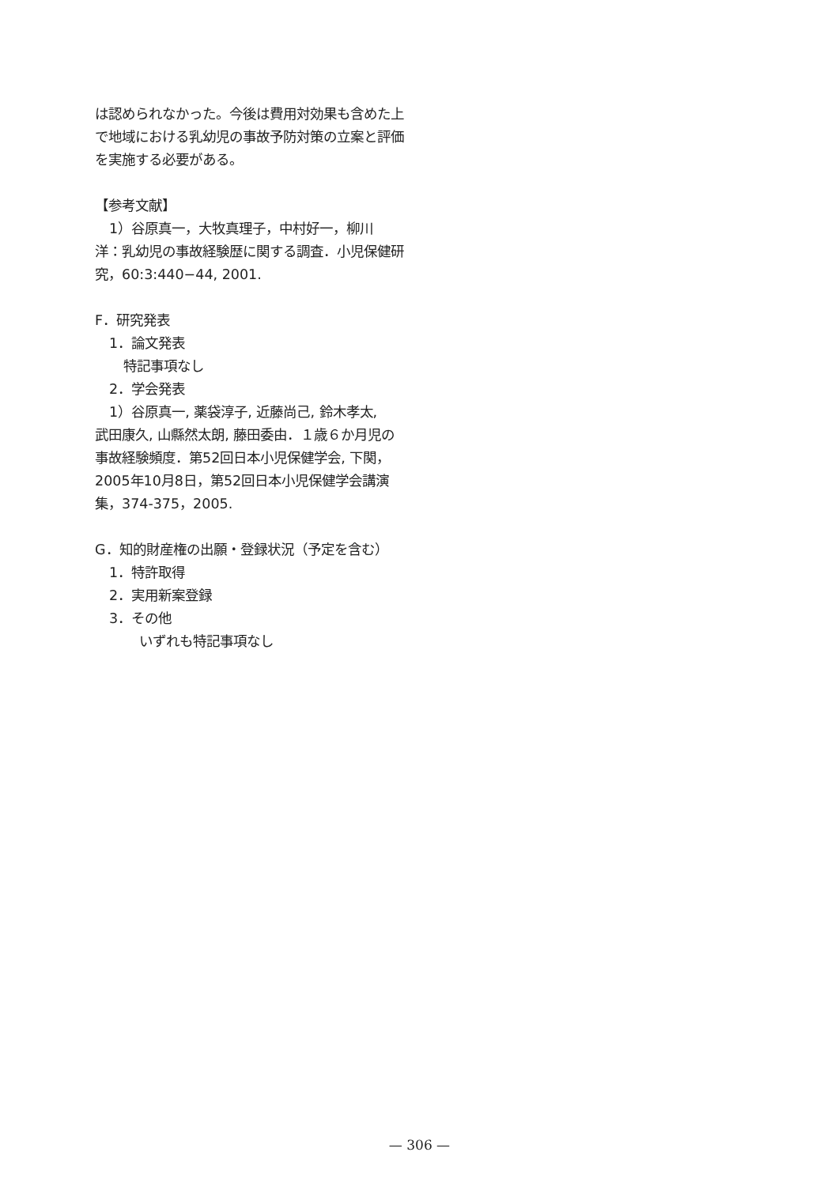は認められなかった。今後は費用対効果も含めた上で地域における乳幼児の事故予防対策の立案と評価を実施する必要がある。
【参考文献】
1）谷原真一，大牧真理子，中村好一，柳川
洋：乳幼児の事故経験歴に関する調査．小児保健研究，60:3:440−44, 2001.
F．研究発表
1．論文発表
特記事項なし
2．学会発表
1）谷原真一, 薬袋淳子, 近藤尚己, 鈴木孝太,
武田康久, 山縣然太朗, 藤田委由．１歳６か月児の事故経験頻度．第52回日本小児保健学会, 下関，2005年10月8日，第52回日本小児保健学会講演集，374-375，2005.
G．知的財産権の出願・登録状況（予定を含む）
1．特許取得
2．実用新案登録
3．その他
いずれも特記事項なし
— 306 —